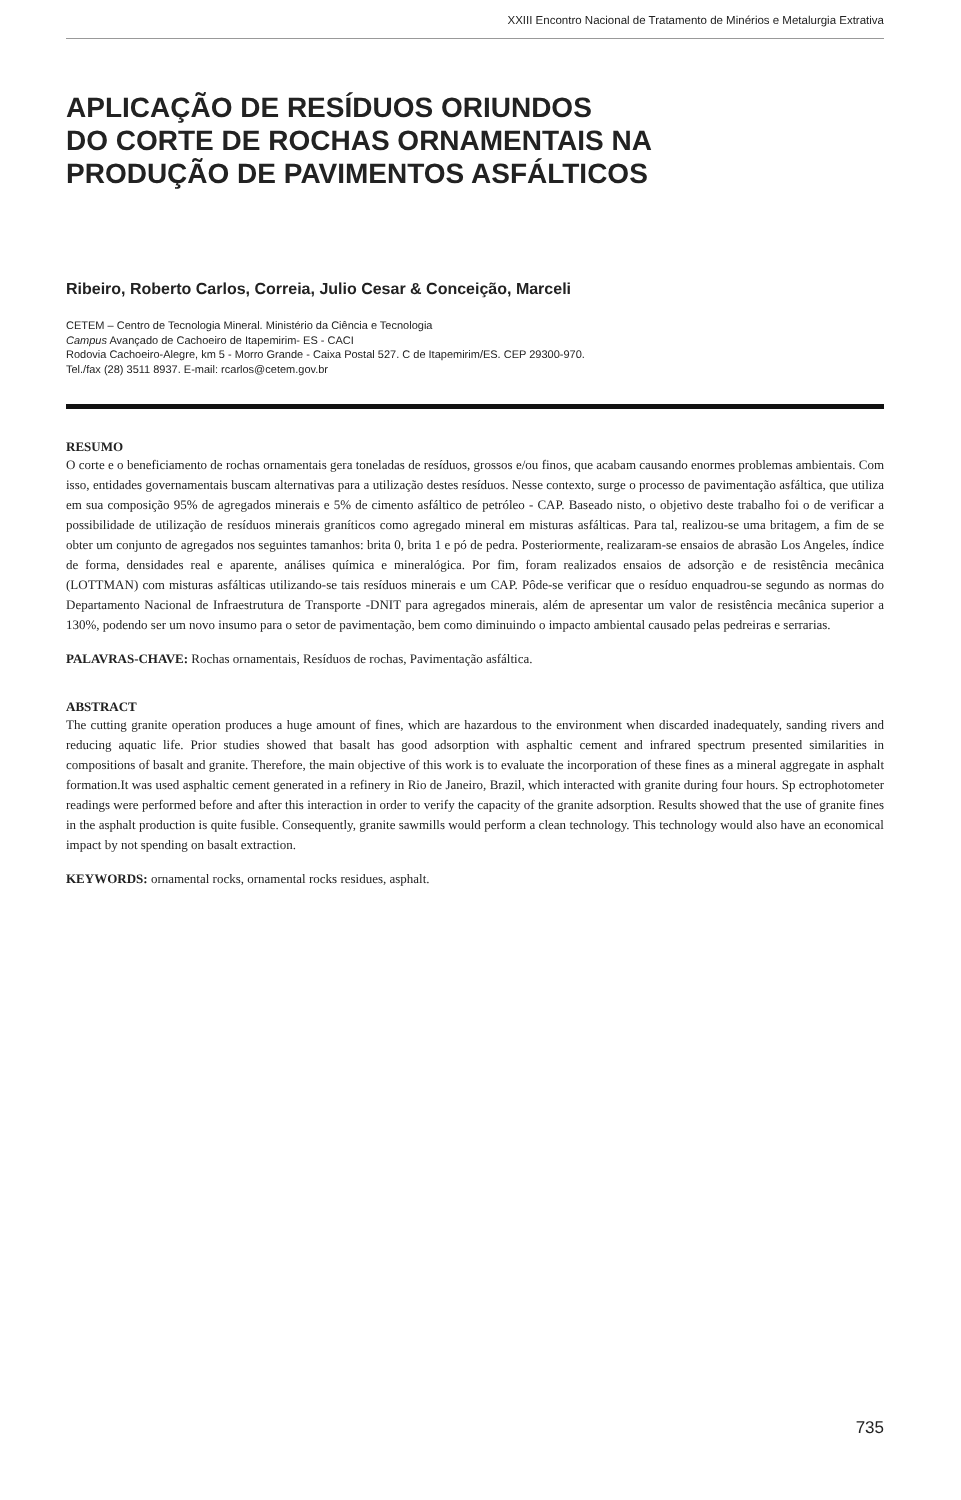XXIII Encontro Nacional de Tratamento de Minérios e Metalurgia Extrativa
APLICAÇÃO DE RESÍDUOS ORIUNDOS
DO CORTE DE ROCHAS ORNAMENTAIS NA
PRODUÇÃO DE PAVIMENTOS ASFÁLTICOS
Ribeiro, Roberto Carlos, Correia, Julio Cesar & Conceição, Marceli
CETEM – Centro de Tecnologia Mineral. Ministério da Ciência e Tecnologia
Campus Avançado de Cachoeiro de Itapemirim- ES - CACI
Rodovia Cachoeiro-Alegre, km 5 - Morro Grande - Caixa Postal 527. C de Itapemirim/ES. CEP 29300-970.
Tel./fax (28) 3511 8937. E-mail: rcarlos@cetem.gov.br
RESUMO
O corte e o beneficiamento de rochas ornamentais gera toneladas de resíduos, grossos e/ou finos, que acabam causando enormes problemas ambientais. Com isso, entidades governamentais buscam alternativas para a utilização destes resíduos. Nesse contexto, surge o processo de pavimentação asfáltica, que utiliza em sua composição 95% de agregados minerais e 5% de cimento asfáltico de petróleo - CAP. Baseado nisto, o objetivo deste trabalho foi o de verificar a possibilidade de utilização de resíduos minerais graníticos como agregado mineral em misturas asfálticas. Para tal, realizou-se uma britagem, a fim de se obter um conjunto de agregados nos seguintes tamanhos: brita 0, brita 1 e pó de pedra. Posteriormente, realizaram-se ensaios de abrasão Los Angeles, índice de forma, densidades real e aparente, análises química e mineralógica. Por fim, foram realizados ensaios de adsorção e de resistência mecânica (LOTTMAN) com misturas asfálticas utilizando-se tais resíduos minerais e um CAP. Pôde-se verificar que o resíduo enquadrou-se segundo as normas do Departamento Nacional de Infraestrutura de Transporte -DNIT para agregados minerais, além de apresentar um valor de resistência mecânica superior a 130%, podendo ser um novo insumo para o setor de pavimentação, bem como diminuindo o impacto ambiental causado pelas pedreiras e serrarias.
PALAVRAS-CHAVE: Rochas ornamentais, Resíduos de rochas, Pavimentação asfáltica.
ABSTRACT
The cutting granite operation produces a huge amount of fines, which are hazardous to the environment when discarded inadequately, sanding rivers and reducing aquatic life. Prior studies showed that basalt has good adsorption with asphaltic cement and infrared spectrum presented similarities in compositions of basalt and granite. Therefore, the main objective of this work is to evaluate the incorporation of these fines as a mineral aggregate in asphalt formation.It was used asphaltic cement generated in a refinery in Rio de Janeiro, Brazil, which interacted with granite during four hours. Sp ectrophotometer readings were performed before and after this interaction in order to verify the capacity of the granite adsorption. Results showed that the use of granite fines in the asphalt production is quite fusible. Consequently, granite sawmills would perform a clean technology. This technology would also have an economical impact by not spending on basalt extraction.
KEYWORDS: ornamental rocks, ornamental rocks residues, asphalt.
735